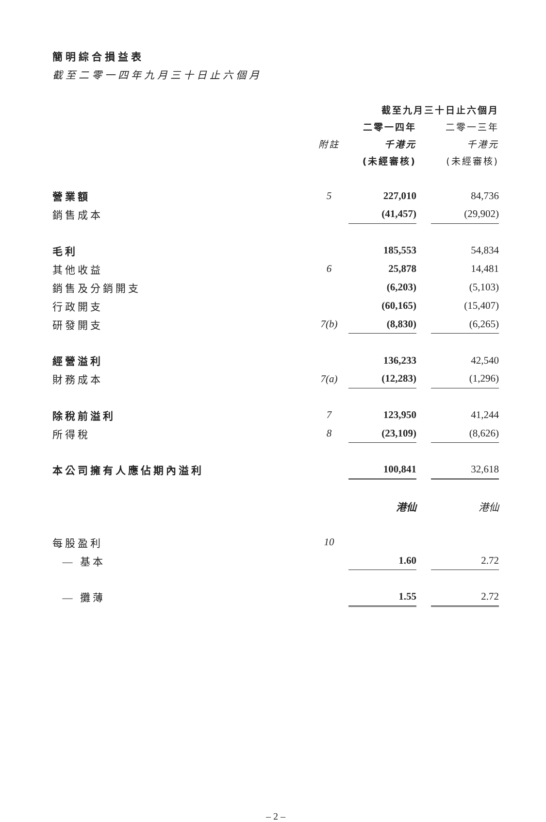簡明綜合損益表
截至二零一四年九月三十日止六個月
| | | 截至九月三十日止六個月 | | |
| --- | --- | --- | --- | --- |
| | | 二零一四年 | | 二零一三年 |
| | 附註 | 千港元 | | 千港元 |
| | | (未經審核) | | (未經審核) |
| 營業額 | 5 | 227,010 | | 84,736 |
| 銷售成本 | | (41,457) | | (29,902) |
| 毛利 | | 185,553 | | 54,834 |
| 其他收益 | 6 | 25,878 | | 14,481 |
| 銷售及分銷開支 | | (6,203) | | (5,103) |
| 行政開支 | | (60,165) | | (15,407) |
| 研發開支 | 7(b) | (8,830) | | (6,265) |
| 經營溢利 | | 136,233 | | 42,540 |
| 財務成本 | 7(a) | (12,283) | | (1,296) |
| 除稅前溢利 | 7 | 123,950 | | 41,244 |
| 所得稅 | 8 | (23,109) | | (8,626) |
| 本公司擁有人應佔期內溢利 | | 100,841 | | 32,618 |
| | | 港仙 | | 港仙 |
| 每股盈利 | 10 | | | |
| — 基本 | | 1.60 | | 2.72 |
| — 攤薄 | | 1.55 | | 2.72 |
– 2 –